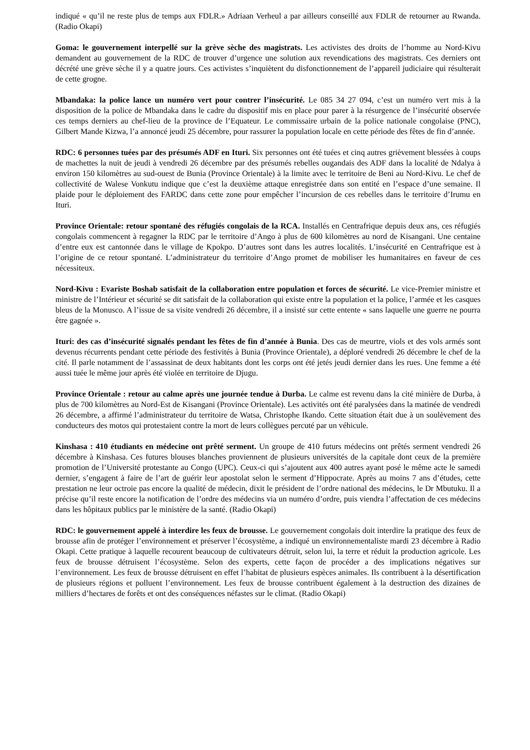indiqué « qu’il ne reste plus de temps aux FDLR.» Adriaan Verheul a par ailleurs conseillé aux FDLR de retourner au Rwanda. (Radio Okapi)
Goma: le gouvernement interpellé sur la grève sèche des magistrats. Les activistes des droits de l’homme au Nord-Kivu demandent au gouvernement de la RDC de trouver d’urgence une solution aux revendications des magistrats. Ces derniers ont décrété une grève sèche il y a quatre jours. Ces activistes s’inquiètent du disfonctionnement de l’appareil judiciaire qui résulterait de cette grogne.
Mbandaka: la police lance un numéro vert pour contrer l’insécurité. Le 085 34 27 094, c’est un numéro vert mis à la disposition de la police de Mbandaka dans le cadre du dispositif mis en place pour parer à la résurgence de l’insécurité observée ces temps derniers au chef-lieu de la province de l’Equateur. Le commissaire urbain de la police nationale congolaise (PNC), Gilbert Mande Kizwa, l’a annoncé jeudi 25 décembre, pour rassurer la population locale en cette période des fêtes de fin d’année.
RDC: 6 personnes tuées par des présumés ADF en Ituri. Six personnes ont été tuées et cinq autres grièvement blessées à coups de machettes la nuit de jeudi à vendredi 26 décembre par des présumés rebelles ougandais des ADF dans la localité de Ndalya à environ 150 kilomètres au sud-ouest de Bunia (Province Orientale) à la limite avec le territoire de Beni au Nord-Kivu. Le chef de collectivité de Walese Vonkutu indique que c’est la deuxième attaque enregistrée dans son entité en l’espace d’une semaine. Il plaide pour le déploiement des FARDC dans cette zone pour empêcher l’incursion de ces rebelles dans le territoire d’Irumu en Ituri.
Province Orientale: retour spontané des réfugiés congolais de la RCA. Installés en Centrafrique depuis deux ans, ces réfugiés congolais commencent à regagner la RDC par le territoire d’Ango à plus de 600 kilomètres au nord de Kisangani. Une centaine d’entre eux est cantonnée dans le village de Kpokpo. D’autres sont dans les autres localités. L’insécurité en Centrafrique est à l’origine de ce retour spontané. L’administrateur du territoire d’Ango promet de mobiliser les humanitaires en faveur de ces nécessiteux.
Nord-Kivu : Evariste Boshab satisfait de la collaboration entre population et forces de sécurité. Le vice-Premier ministre et ministre de l’Intérieur et sécurité se dit satisfait de la collaboration qui existe entre la population et la police, l’armée et les casques bleus de la Monusco. A l’issue de sa visite vendredi 26 décembre, il a insisté sur cette entente « sans laquelle une guerre ne pourra être gagnée ».
Ituri: des cas d’insécurité signalés pendant les fêtes de fin d’année à Bunia. Des cas de meurtre, viols et des vols armés sont devenus récurrents pendant cette période des festivités à Bunia (Province Orientale), a déploré vendredi 26 décembre le chef de la cité. Il parle notamment de l’assassinat de deux habitants dont les corps ont été jetés jeudi dernier dans les rues. Une femme a été aussi tuée le même jour après été violée en territoire de Djugu.
Province Orientale : retour au calme après une journée tendue à Durba. Le calme est revenu dans la cité minière de Durba, à plus de 700 kilomètres au Nord-Est de Kisangani (Province Orientale). Les activités ont été paralysées dans la matinée de vendredi 26 décembre, a affirmé l’administrateur du territoire de Watsa, Christophe Ikando. Cette situation était due à un soulèvement des conducteurs des motos qui protestaient contre la mort de leurs collègues percuté par un véhicule.
Kinshasa : 410 étudiants en médecine ont prêté serment. Un groupe de 410 futurs médecins ont prêtés serment vendredi 26 décembre à Kinshasa. Ces futures blouses blanches proviennent de plusieurs universités de la capitale dont ceux de la première promotion de l’Université protestante au Congo (UPC). Ceux-ci qui s’ajoutent aux 400 autres ayant posé le même acte le samedi dernier, s’engagent à faire de l’art de guérir leur apostolat selon le serment d’Hippocrate. Après au moins 7 ans d’études, cette prestation ne leur octroie pas encore la qualité de médecin, dixit le président de l’ordre national des médecins, le Dr Mbutuku. Il a précise qu’il reste encore la notification de l’ordre des médecins via un numéro d’ordre, puis viendra l’affectation de ces médecins dans les hôpitaux publics par le ministère de la santé. (Radio Okapi)
RDC: le gouvernement appelé à interdire les feux de brousse. Le gouvernement congolais doit interdire la pratique des feux de brousse afin de protéger l’environnement et préserver l’écosystème, a indiqué un environnementaliste mardi 23 décembre à Radio Okapi. Cette pratique à laquelle recourent beaucoup de cultivateurs détruit, selon lui, la terre et réduit la production agricole. Les feux de brousse détruisent l’écosystème. Selon des experts, cette façon de procéder a des implications négatives sur l’environnement. Les feux de brousse détruisent en effet l’habitat de plusieurs espèces animales. Ils contribuent à la désertification de plusieurs régions et polluent l’environnement. Les feux de brousse contribuent également à la destruction des dizaines de milliers d’hectares de forêts et ont des conséquences néfastes sur le climat. (Radio Okapi)